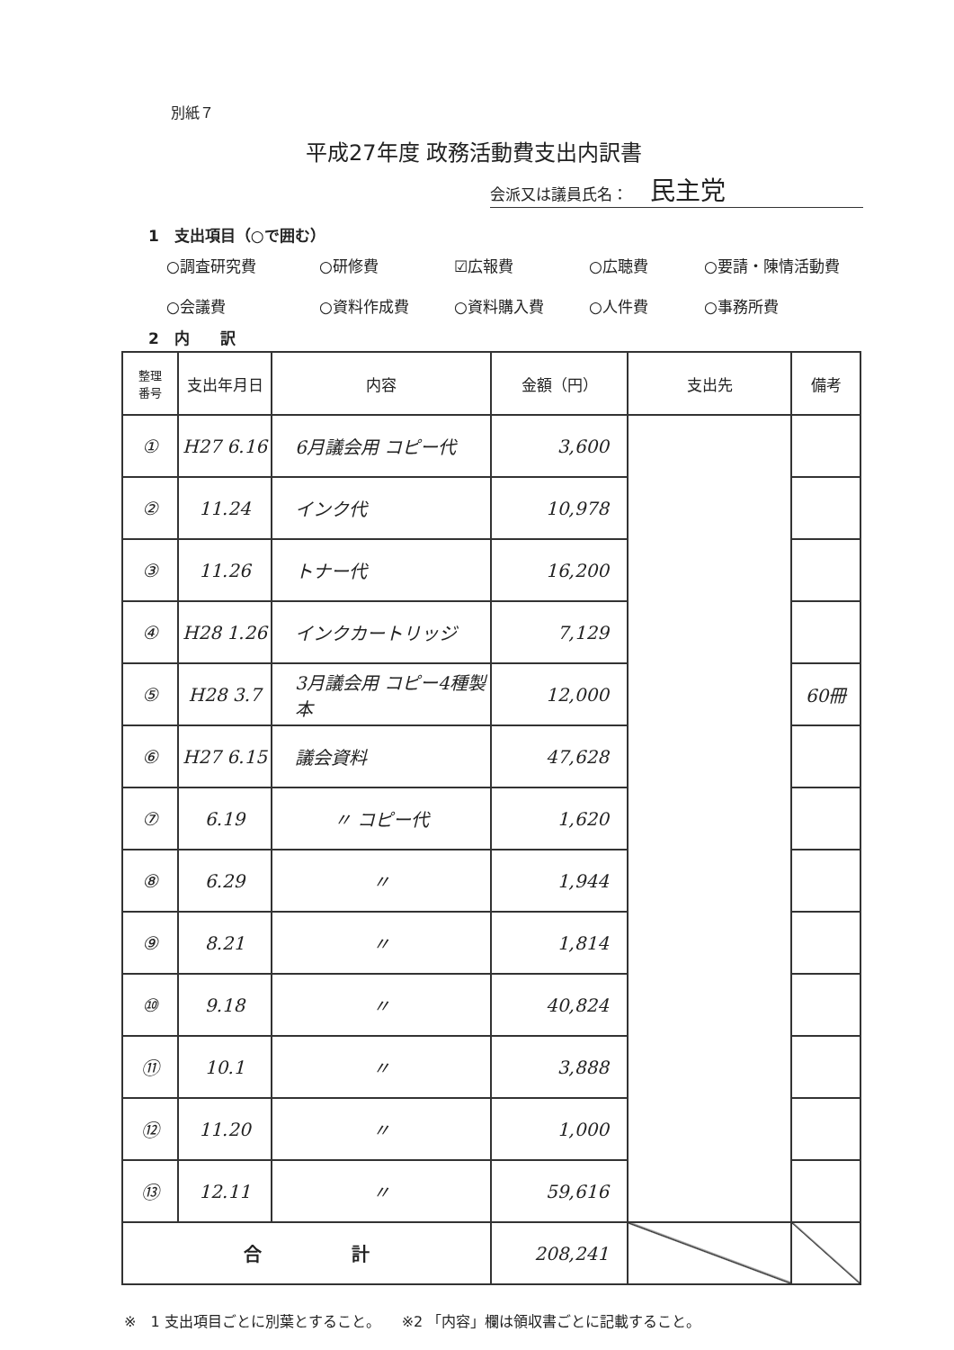別紙７
平成27年度 政務活動費支出内訳書
会派又は議員氏名： 民主党
1　支出項目（○で囲む）
○調査研究費 ○研修費 ☑広報費 ○広聴費 ○要請・陳情活動費 ○会議費 ○資料作成費 ○資料購入費 ○人件費 ○事務所費
2　内　　訳
| 整理 番号 | 支出年月日 | 内容 | 金額（円） | 支出先 | 備考 |
| --- | --- | --- | --- | --- | --- |
| ① | H27 6.16 | 6月議会用 コピー代 | 3,600 | | |
| ② | 11.24 | インク代 | 10,978 | | |
| ③ | 11.26 | トナー代 | 16,200 | | |
| ④ | H28 1.26 | インクカートリッジ | 7,129 | | |
| ⑤ | H28 3.7 | 3月議会用 コピー4種製本 | 12,000 | | 60冊 |
| ⑥ | H27 6.15 | 議会資料 | 47,628 | | |
| ⑦ | 6.19 | 〃 コピー代 | 1,620 | | |
| ⑧ | 6.29 | 〃 | 1,944 | | |
| ⑨ | 8.21 | 〃 | 1,814 | | |
| ⑩ | 9.18 | 〃 | 40,824 | | |
| ⑪ | 10.1 | 〃 | 3,888 | | |
| ⑫ | 11.20 | 〃 | 1,000 | | |
| ⑬ | 12.11 | 〃 | 59,616 | | |
| 合 計 | | | 208,241 | | |
※　1 支出項目ごとに別葉とすること。　　※2 「内容」欄は領収書ごとに記載すること。